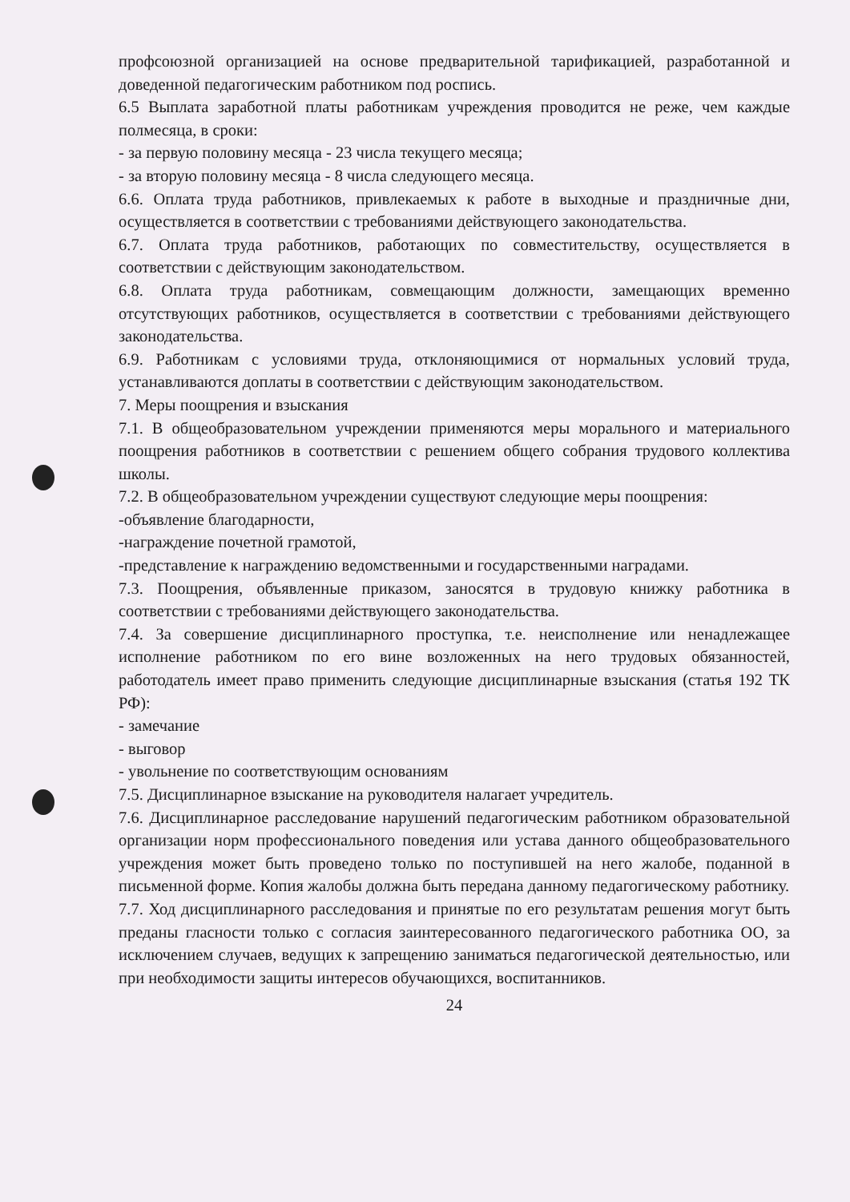профсоюзной организацией на основе предварительной тарификацией, разработанной и доведенной педагогическим работником под роспись.
6.5 Выплата заработной платы работникам учреждения проводится не реже, чем каждые полмесяца, в сроки:
- за первую половину месяца - 23 числа текущего месяца;
- за вторую половину месяца - 8 числа следующего месяца.
6.6. Оплата труда работников, привлекаемых к работе в выходные и праздничные дни, осуществляется в соответствии с требованиями действующего законодательства.
6.7. Оплата труда работников, работающих по совместительству, осуществляется в соответствии с действующим законодательством.
6.8. Оплата труда работникам, совмещающим должности, замещающих временно отсутствующих работников, осуществляется в соответствии с требованиями действующего законодательства.
6.9. Работникам с условиями труда, отклоняющимися от нормальных условий труда, устанавливаются доплаты в соответствии с действующим законодательством.
7. Меры поощрения и взыскания
7.1. В общеобразовательном учреждении применяются меры морального и материального поощрения работников в соответствии с решением общего собрания трудового коллектива школы.
7.2. В общеобразовательном учреждении существуют следующие меры поощрения:
-объявление благодарности,
-награждение почетной грамотой,
-представление к награждению ведомственными и государственными наградами.
7.3. Поощрения, объявленные приказом, заносятся в трудовую книжку работника в соответствии с требованиями действующего законодательства.
7.4. За совершение дисциплинарного проступка, т.е. неисполнение или ненадлежащее исполнение работником по его вине возложенных на него трудовых обязанностей, работодатель имеет право применить следующие дисциплинарные взыскания (статья 192 ТК РФ):
- замечание
- выговор
- увольнение по соответствующим основаниям
7.5. Дисциплинарное взыскание на руководителя налагает учредитель.
7.6. Дисциплинарное расследование нарушений педагогическим работником образовательной организации норм профессионального поведения или устава данного общеобразовательного учреждения может быть проведено только по поступившей на него жалобе, поданной в письменной форме. Копия жалобы должна быть передана данному педагогическому работнику.
7.7. Ход дисциплинарного расследования и принятые по его результатам решения могут быть преданы гласности только с согласия заинтересованного педагогического работника ОО, за исключением случаев, ведущих к запрещению заниматься педагогической деятельностью, или при необходимости защиты интересов обучающихся, воспитанников.
24